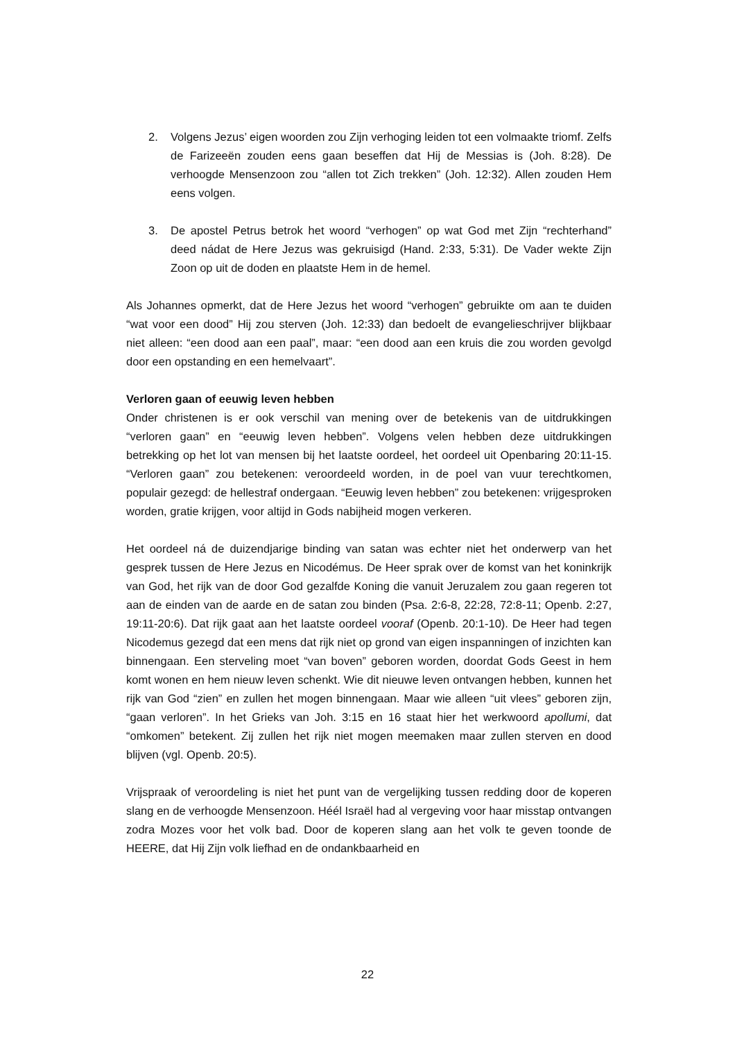2. Volgens Jezus’ eigen woorden zou Zijn verhoging leiden tot een volmaakte triomf. Zelfs de Farizeeën zouden eens gaan beseffen dat Hij de Messias is (Joh. 8:28). De verhoogde Mensenzoon zou “allen tot Zich trekken” (Joh. 12:32). Allen zouden Hem eens volgen.
3. De apostel Petrus betrok het woord “verhogen” op wat God met Zijn “rechterhand” deed nádat de Here Jezus was gekruisigd (Hand. 2:33, 5:31). De Vader wekte Zijn Zoon op uit de doden en plaatste Hem in de hemel.
Als Johannes opmerkt, dat de Here Jezus het woord “verhogen” gebruikte om aan te duiden “wat voor een dood” Hij zou sterven (Joh. 12:33) dan bedoelt de evangelieschrijver blijkbaar niet alleen: “een dood aan een paal”, maar: “een dood aan een kruis die zou worden gevolgd door een opstanding en een hemelvaart”.
Verloren gaan of eeuwig leven hebben
Onder christenen is er ook verschil van mening over de betekenis van de uitdrukkingen “verloren gaan” en “eeuwig leven hebben”. Volgens velen hebben deze uitdrukkingen betrekking op het lot van mensen bij het laatste oordeel, het oordeel uit Openbaring 20:11-15. “Verloren gaan” zou betekenen: veroordeeld worden, in de poel van vuur terechtkomen, populair gezegd: de hellestraf ondergaan. “Eeuwig leven hebben” zou betekenen: vrijgesproken worden, gratie krijgen, voor altijd in Gods nabijheid mogen verkeren.
Het oordeel ná de duizendjarige binding van satan was echter niet het onderwerp van het gesprek tussen de Here Jezus en Nicodémus. De Heer sprak over de komst van het koninkrijk van God, het rijk van de door God gezalfde Koning die vanuit Jeruzalem zou gaan regeren tot aan de einden van de aarde en de satan zou binden (Psa. 2:6-8, 22:28, 72:8-11; Openb. 2:27, 19:11-20:6). Dat rijk gaat aan het laatste oordeel vooraf (Openb. 20:1-10). De Heer had tegen Nicodemus gezegd dat een mens dat rijk niet op grond van eigen inspanningen of inzichten kan binnengaan. Een sterveling moet “van boven” geboren worden, doordat Gods Geest in hem komt wonen en hem nieuw leven schenkt. Wie dit nieuwe leven ontvangen hebben, kunnen het rijk van God “zien” en zullen het mogen binnengaan. Maar wie alleen “uit vlees” geboren zijn, “gaan verloren”. In het Grieks van Joh. 3:15 en 16 staat hier het werkwoord apollumi, dat “omkomen” betekent. Zij zullen het rijk niet mogen meemaken maar zullen sterven en dood blijven (vgl. Openb. 20:5).
Vrijspraak of veroordeling is niet het punt van de vergelijking tussen redding door de koperen slang en de verhoogde Mensenzoon. Héél Israël had al vergeving voor haar misstap ontvangen zodra Mozes voor het volk bad. Door de koperen slang aan het volk te geven toonde de HEERE, dat Hij Zijn volk liefhad en de ondankbaarheid en
22